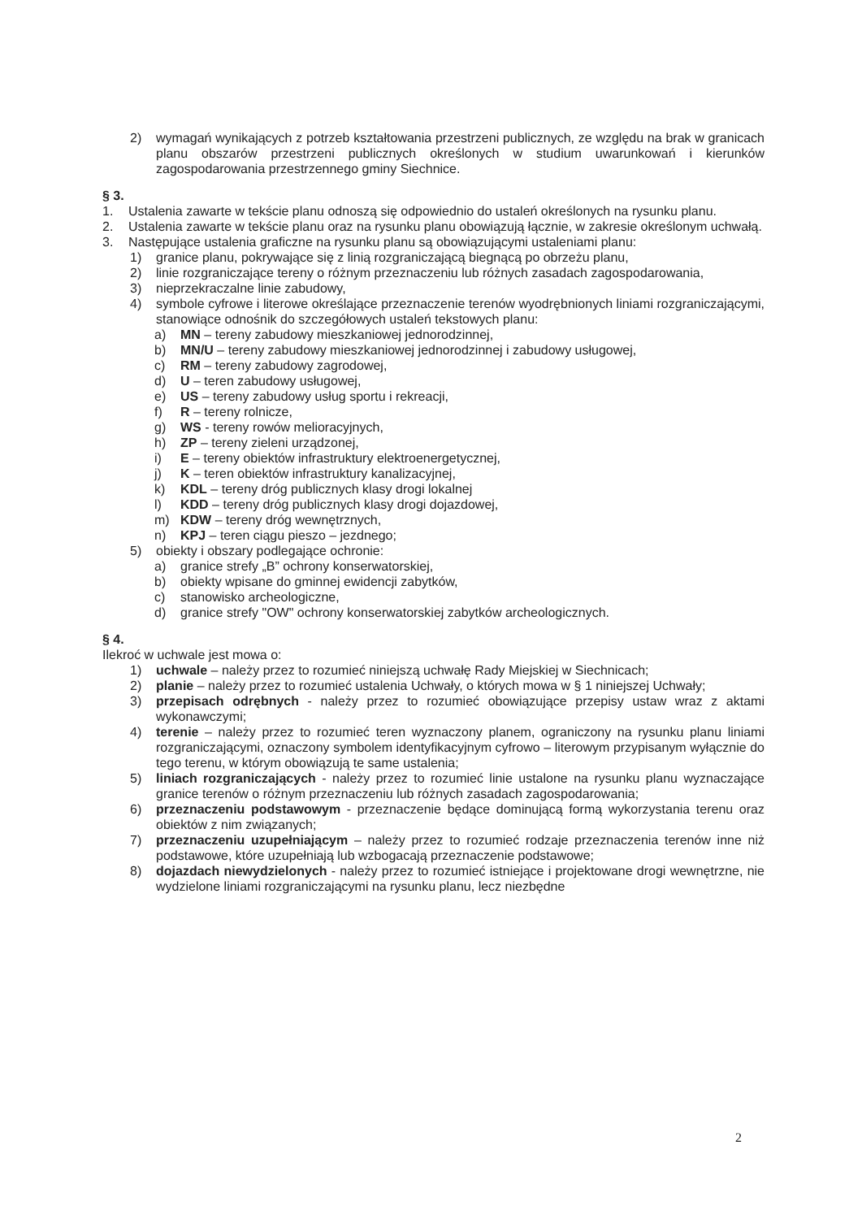2) wymagań wynikających z potrzeb kształtowania przestrzeni publicznych, ze względu na brak w granicach planu obszarów przestrzeni publicznych określonych w studium uwarunkowań i kierunków zagospodarowania przestrzennego gminy Siechnice.
§ 3.
1. Ustalenia zawarte w tekście planu odnoszą się odpowiednio do ustaleń określonych na rysunku planu.
2. Ustalenia zawarte w tekście planu oraz na rysunku planu obowiązują łącznie, w zakresie określonym uchwałą.
3. Następujące ustalenia graficzne na rysunku planu są obowiązującymi ustaleniami planu:
1) granice planu, pokrywające się z linią rozgraniczającą biegnącą po obrzeżu planu,
2) linie rozgraniczające tereny o różnym przeznaczeniu lub różnych zasadach zagospodarowania,
3) nieprzekraczalne linie zabudowy,
4) symbole cyfrowe i literowe określające przeznaczenie terenów wyodrębnionych liniami rozgraniczającymi, stanowiące odnośnik do szczegółowych ustaleń tekstowych planu:
a) MN – tereny zabudowy mieszkaniowej jednorodzinnej,
b) MN/U – tereny zabudowy mieszkaniowej jednorodzinnej i zabudowy usługowej,
c) RM – tereny zabudowy zagrodowej,
d) U – teren zabudowy usługowej,
e) US – tereny zabudowy usług sportu i rekreacji,
f) R – tereny rolnicze,
g) WS - tereny rowów melioracyjnych,
h) ZP – tereny zieleni urządzonej,
i) E – tereny obiektów infrastruktury elektroenergetycznej,
j) K – teren obiektów infrastruktury kanalizacyjnej,
k) KDL – tereny dróg publicznych klasy drogi lokalnej
l) KDD – tereny dróg publicznych klasy drogi dojazdowej,
m) KDW – tereny dróg wewnętrznych,
n) KPJ – teren ciągu pieszo – jezdnego;
5) obiekty i obszary podlegające ochronie:
a) granice strefy „B” ochrony konserwatorskiej,
b) obiekty wpisane do gminnej ewidencji zabytków,
c) stanowisko archeologiczne,
d) granice strefy "OW" ochrony konserwatorskiej zabytków archeologicznych.
§ 4.
Ilekroć w uchwale jest mowa o:
1) uchwale – należy przez to rozumieć niniejszą uchwałę Rady Miejskiej w Siechnicach;
2) planie – należy przez to rozumieć ustalenia Uchwały, o których mowa w § 1 niniejszej Uchwały;
3) przepisach odrębnych - należy przez to rozumieć obowiązujące przepisy ustaw wraz z aktami wykonawczymi;
4) terenie – należy przez to rozumieć teren wyznaczony planem, ograniczony na rysunku planu liniami rozgraniczającymi, oznaczony symbolem identyfikacyjnym cyfrowo – literowym przypisanym wyłącznie do tego terenu, w którym obowiązują te same ustalenia;
5) liniach rozgraniczających - należy przez to rozumieć linie ustalone na rysunku planu wyznaczające granice terenów o różnym przeznaczeniu lub różnych zasadach zagospodarowania;
6) przeznaczeniu podstawowym - przeznaczenie będące dominującą formą wykorzystania terenu oraz obiektów z nim związanych;
7) przeznaczeniu uzupełniającym – należy przez to rozumieć rodzaje przeznaczenia terenów inne niż podstawowe, które uzupełniają lub wzbogacają przeznaczenie podstawowe;
8) dojazdach niewydzielonych - należy przez to rozumieć istniejące i projektowane drogi wewnętrzne, nie wydzielone liniami rozgraniczającymi na rysunku planu, lecz niezbędne
2